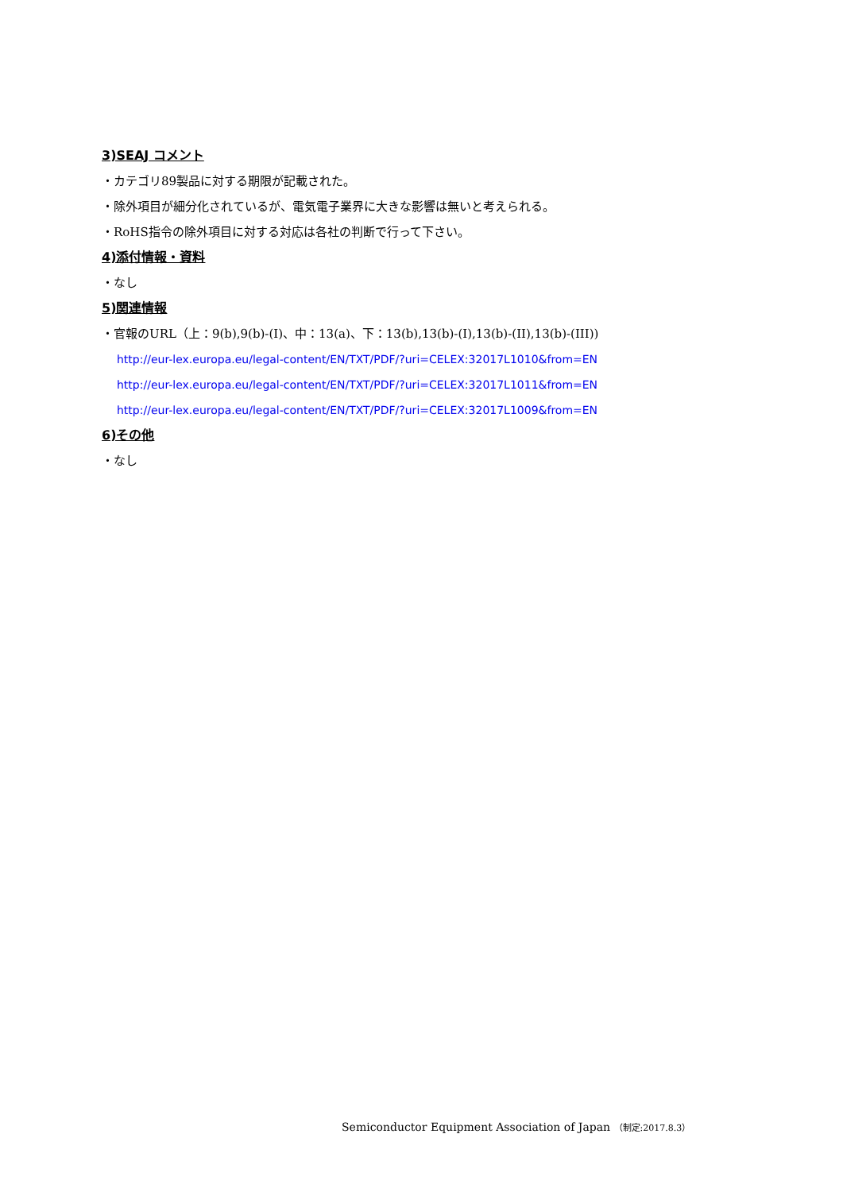3)SEAJ コメント
・カテゴリ89製品に対する期限が記載された。
・除外項目が細分化されているが、電気電子業界に大きな影響は無いと考えられる。
・RoHS指令の除外項目に対する対応は各社の判断で行って下さい。
4)添付情報・資料
・なし
5)関連情報
・官報のURL（上：9(b),9(b)-(I)、中：13(a)、下：13(b),13(b)-(I),13(b)-(II),13(b)-(III))
http://eur-lex.europa.eu/legal-content/EN/TXT/PDF/?uri=CELEX:32017L1010&from=EN
http://eur-lex.europa.eu/legal-content/EN/TXT/PDF/?uri=CELEX:32017L1011&from=EN
http://eur-lex.europa.eu/legal-content/EN/TXT/PDF/?uri=CELEX:32017L1009&from=EN
6)その他
・なし
Semiconductor Equipment Association of Japan （制定:2017.8.3）